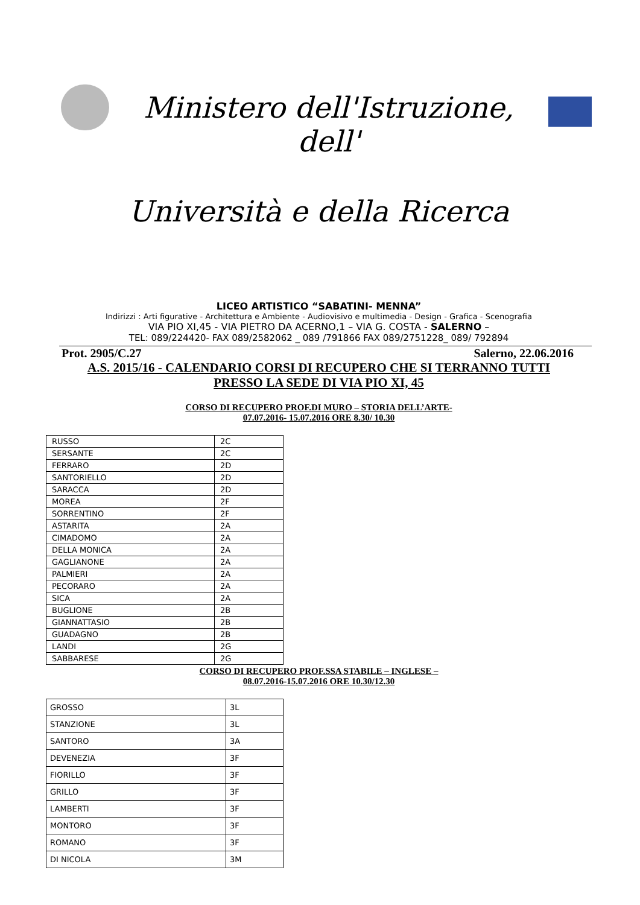Ministero dell'Istruzione, dell'
Università e della Ricerca
LICEO ARTISTICO “SABATINI- MENNA”
Indirizzi : Arti figurative - Architettura e Ambiente - Audiovisivo e multimedia - Design - Grafica - Scenografia
VIA PIO XI,45 - VIA PIETRO DA ACERNO,1 – VIA G. COSTA - SALERNO –
TEL: 089/224420- FAX 089/2582062 _ 089 /791866 FAX 089/2751228_ 089/ 792894
Prot. 2905/C.27 Salerno, 22.06.2016
A.S. 2015/16 - CALENDARIO CORSI DI RECUPERO CHE SI TERRANNO TUTTI
PRESSO LA SEDE DI VIA PIO XI, 45
CORSO DI RECUPERO PROF.DI MURO – STORIA DELL’ARTE-
07.07.2016- 15.07.2016 ORE 8.30/ 10.30
| RUSSO | 2C |
| SERSANTE | 2C |
| FERRARO | 2D |
| SANTORIELLO | 2D |
| SARACCA | 2D |
| MOREA | 2F |
| SORRENTINO | 2F |
| ASTARITA | 2A |
| CIMADOMO | 2A |
| DELLA MONICA | 2A |
| GAGLIANONE | 2A |
| PALMIERI | 2A |
| PECORARO | 2A |
| SICA | 2A |
| BUGLIONE | 2B |
| GIANNATTASIO | 2B |
| GUADAGNO | 2B |
| LANDI | 2G |
| SABBARESE | 2G |
CORSO DI RECUPERO PROF.SSA STABILE – INGLESE –
08.07.2016-15.07.2016 ORE 10.30/12.30
| GROSSO | 3L |
| STANZIONE | 3L |
| SANTORO | 3A |
| DEVENEZIA | 3F |
| FIORILLO | 3F |
| GRILLO | 3F |
| LAMBERTI | 3F |
| MONTORO | 3F |
| ROMANO | 3F |
| DI NICOLA | 3M |